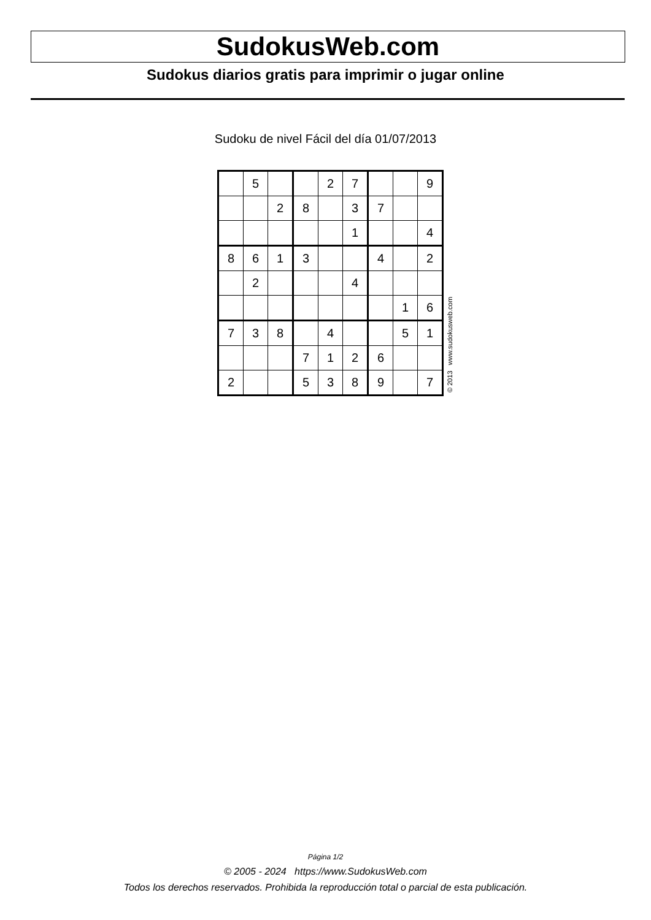SudokusWeb.com
Sudokus diarios gratis para imprimir o jugar online
Sudoku de nivel Fácil del día 01/07/2013
| | 5 | | | 2 | 7 | | | 9 |
| | | 2 | 8 | | 3 | 7 | | |
| | | | | | 1 | | | 4 |
| 8 | 6 | 1 | 3 | | | 4 | | 2 |
| | 2 | | | | 4 | | | |
| | | | | | | | 1 | 6 |
| 7 | 3 | 8 | | 4 | | | 5 | 1 |
| | | | 7 | 1 | 2 | 6 | | |
| 2 | | | 5 | 3 | 8 | 9 | | 7 |
© 2013 www.sudokusweb.com
Página 1/2
© 2005 - 2024 https://www.SudokusWeb.com
Todos los derechos reservados. Prohibida la reproducción total o parcial de esta publicación.